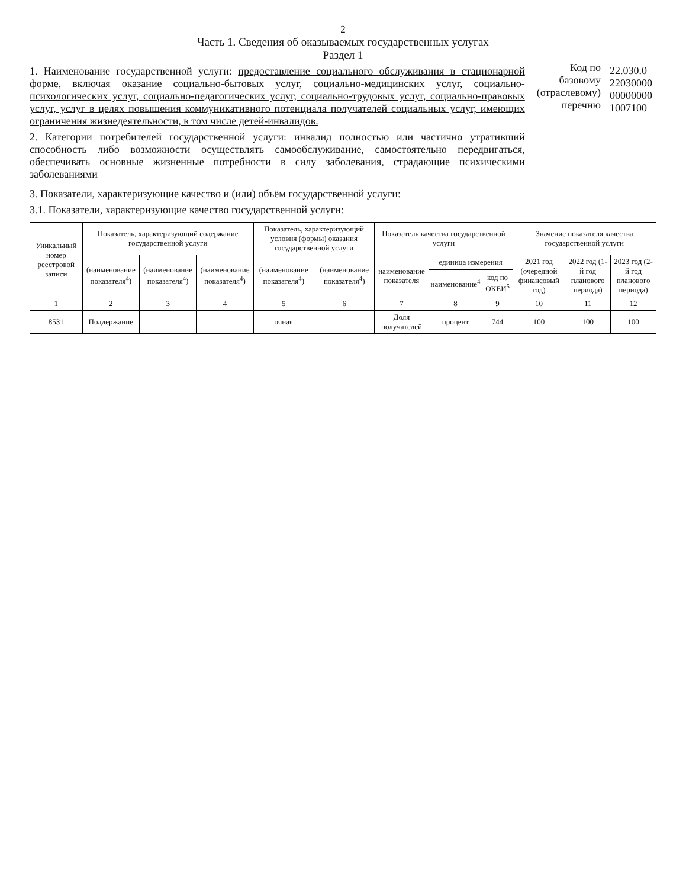2
Часть 1. Сведения об оказываемых государственных услугах
Раздел 1
1. Наименование государственной услуги: предоставление социального обслуживания в стационарной форме, включая оказание социально-бытовых услуг, социально-медицинских услуг, социально-психологических услуг, социально-педагогических услуг, социально-трудовых услуг, социально-правовых услуг, услуг в целях повышения коммуникативного потенциала получателей социальных услуг, имеющих ограничения жизнедеятельности, в том числе детей-инвалидов.
2. Категории потребителей государственной услуги: инвалид полностью или частично утративший способность либо возможности осуществлять самообслуживание, самостоятельно передвигаться, обеспечивать основные жизненные потребности в силу заболевания, страдающие психическими заболеваниями
Код по
базовому
(отраслевому)
перечню
22.030.0
22030000
00000000
1007100
3. Показатели, характеризующие качество и (или) объём государственной услуги:
3.1. Показатели, характеризующие качество государственной услуги:
| Уникальный номер реестровой записи | Показатель, характеризующий содержание государственной услуги | | | Показатель, характеризующий условия (формы) оказания государственной услуги | | Показатель качества государственной услуги | | | Значение показателя качества государственной услуги | | |
| --- | --- | --- | --- | --- | --- | --- | --- | --- | --- | --- | --- |
| | (наименование показателя<sup>4</sup>) | (наименование показателя<sup>4</sup>) | (наименование показателя<sup>4</sup>) | (наименование показателя<sup>4</sup>) | (наименование показателя<sup>4</sup>) | наименование показателя | единица измерения | | 2021 год (очередной финансовый год) | 2022 год (1-й год планового периода) | 2023 год (2-й год планового периода) |
| | | | | | | | наименование<sup>4</sup> | код по ОКЕИ<sup>5</sup> | | | |
| 1 | 2 | 3 | 4 | 5 | 6 | 7 | 8 | 9 | 10 | 11 | 12 |
| 8531 | Поддержание | | | очная | | Доля получателей | процент | 744 | 100 | 100 | 100 |